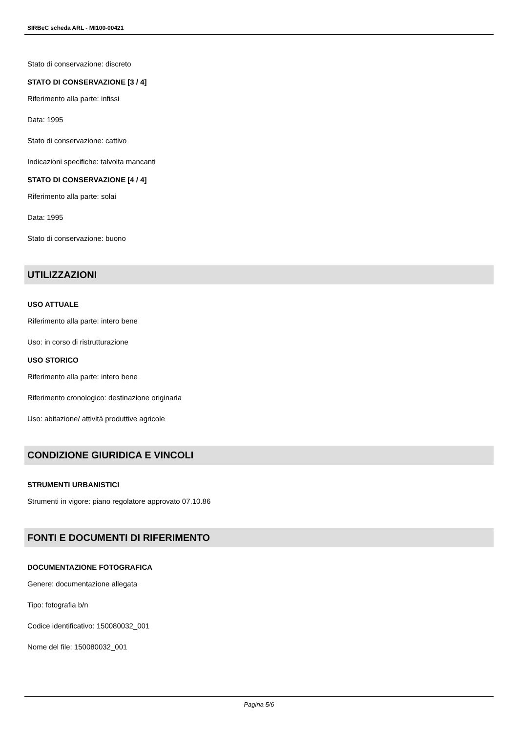SIRBeC scheda ARL - MI100-00421
Stato di conservazione: discreto
STATO DI CONSERVAZIONE [3 / 4]
Riferimento alla parte: infissi
Data: 1995
Stato di conservazione: cattivo
Indicazioni specifiche: talvolta mancanti
STATO DI CONSERVAZIONE [4 / 4]
Riferimento alla parte: solai
Data: 1995
Stato di conservazione: buono
UTILIZZAZIONI
USO ATTUALE
Riferimento alla parte: intero bene
Uso: in corso di ristrutturazione
USO STORICO
Riferimento alla parte: intero bene
Riferimento cronologico: destinazione originaria
Uso: abitazione/ attività produttive agricole
CONDIZIONE GIURIDICA E VINCOLI
STRUMENTI URBANISTICI
Strumenti in vigore: piano regolatore approvato 07.10.86
FONTI E DOCUMENTI DI RIFERIMENTO
DOCUMENTAZIONE FOTOGRAFICA
Genere: documentazione allegata
Tipo: fotografia b/n
Codice identificativo: 150080032_001
Nome del file: 150080032_001
Pagina 5/6